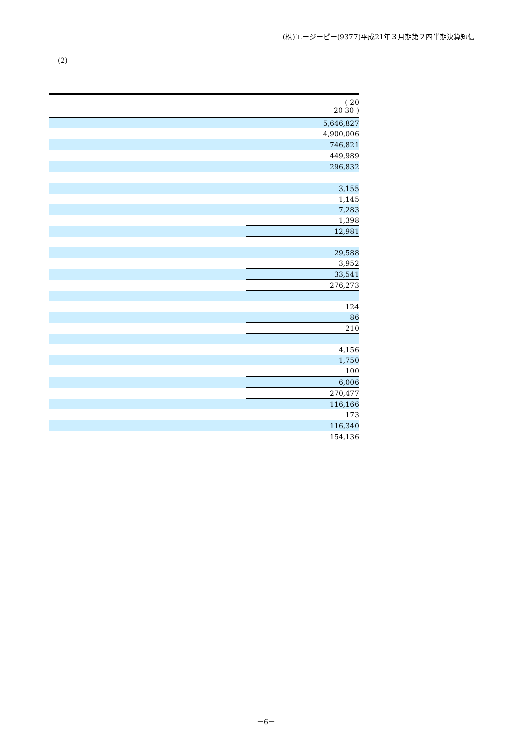(株)エージーピー(9377)平成21年３月期第２四半期決算短信
(2)
| | ( 20 20 30 ) |
| --- | --- |
| | 5,646,827 |
| | 4,900,006 |
| | 746,821 |
| | 449,989 |
| | 296,832 |
| | 3,155 |
| | 1,145 |
| | 7,283 |
| | 1,398 |
| | 12,981 |
| | 29,588 |
| | 3,952 |
| | 33,541 |
| | 276,273 |
| | 124 |
| | 86 |
| | 210 |
| | 4,156 |
| | 1,750 |
| | 100 |
| | 6,006 |
| | 270,477 |
| | 116,166 |
| | 173 |
| | 116,340 |
| | 154,136 |
－6－